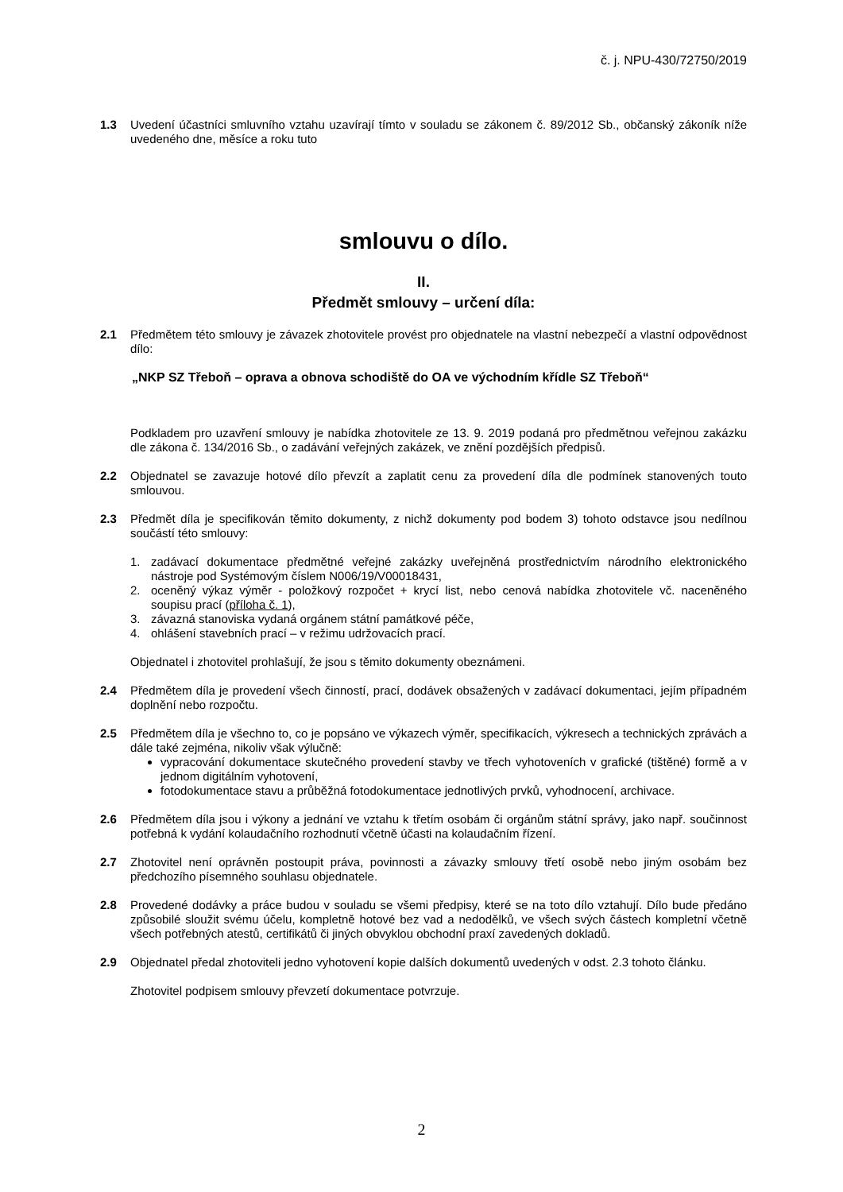č. j. NPU-430/72750/2019
1.3 Uvedení účastníci smluvního vztahu uzavírají tímto v souladu se zákonem č. 89/2012 Sb., občanský zákoník níže uvedeného dne, měsíce a roku tuto
smlouvu o dílo.
II.
Předmět smlouvy – určení díla:
2.1 Předmětem této smlouvy je závazek zhotovitele provést pro objednatele na vlastní nebezpečí a vlastní odpovědnost dílo:
„NKP SZ Třeboň – oprava a obnova schodiště do OA ve východním křídle SZ Třeboň“
Podkladem pro uzavření smlouvy je nabídka zhotovitele ze 13. 9. 2019 podaná pro předmětnou veřejnou zakázku dle zákona č. 134/2016 Sb., o zadávání veřejných zakázek, ve znění pozdějších předpisů.
2.2 Objednatel se zavazuje hotové dílo převzít a zaplatit cenu za provedení díla dle podmínek stanovených touto smlouvou.
2.3 Předmět díla je specifikován těmito dokumenty, z nichž dokumenty pod bodem 3) tohoto odstavce jsou nedílnou součástí této smlouvy:
1. zadávací dokumentace předmětné veřejné zakázky uveřejněná prostřednictvím národního elektronického nástroje pod Systémovým číslem N006/19/V00018431,
2. oceněný výkaz výměr - položkový rozpočet + krycí list, nebo cenová nabídka zhotovitele vč. naceněného soupisu prací (příloha č. 1),
3. závazná stanoviska vydaná orgánem státní památkové péče,
4. ohlášení stavebních prací – v režimu udržovacích prací.
Objednatel i zhotovitel prohlašují, že jsou s těmito dokumenty obeznámeni.
2.4 Předmětem díla je provedení všech činností, prací, dodávek obsažených v zadávací dokumentaci, jejím případném doplnění nebo rozpočtu.
2.5 Předmětem díla je všechno to, co je popsáno ve výkazech výměr, specifikacích, výkresech a technických zprávách a dále také zejména, nikoliv však výlučně:
vypracování dokumentace skutečného provedení stavby ve třech vyhotoveních v grafické (tištěné) formě a v jednom digitálním vyhotovení,
fotodokumentace stavu a průběžná fotodokumentace jednotlivých prvků, vyhodnocení, archivace.
2.6 Předmětem díla jsou i výkony a jednání ve vztahu k třetím osobám či orgánům státní správy, jako např. součinnost potřebná k vydání kolaudačního rozhodnutí včetně účasti na kolaudačním řízení.
2.7 Zhotovitel není oprávněn postoupit práva, povinnosti a závazky smlouvy třetí osobě nebo jiným osobám bez předchozího písemného souhlasu objednatele.
2.8 Provedené dodávky a práce budou v souladu se všemi předpisy, které se na toto dílo vztahují. Dílo bude předáno způsobilé sloužit svému účelu, kompletně hotové bez vad a nedodělků, ve všech svých částech kompletní včetně všech potřebných atestů, certifikátů či jiných obvyklou obchodní praxí zavedených dokladů.
2.9 Objednatel předal zhotoviteli jedno vyhotovení kopie dalších dokumentů uvedených v odst. 2.3 tohoto článku.
Zhotovitel podpisem smlouvy převzetí dokumentace potvrzuje.
2